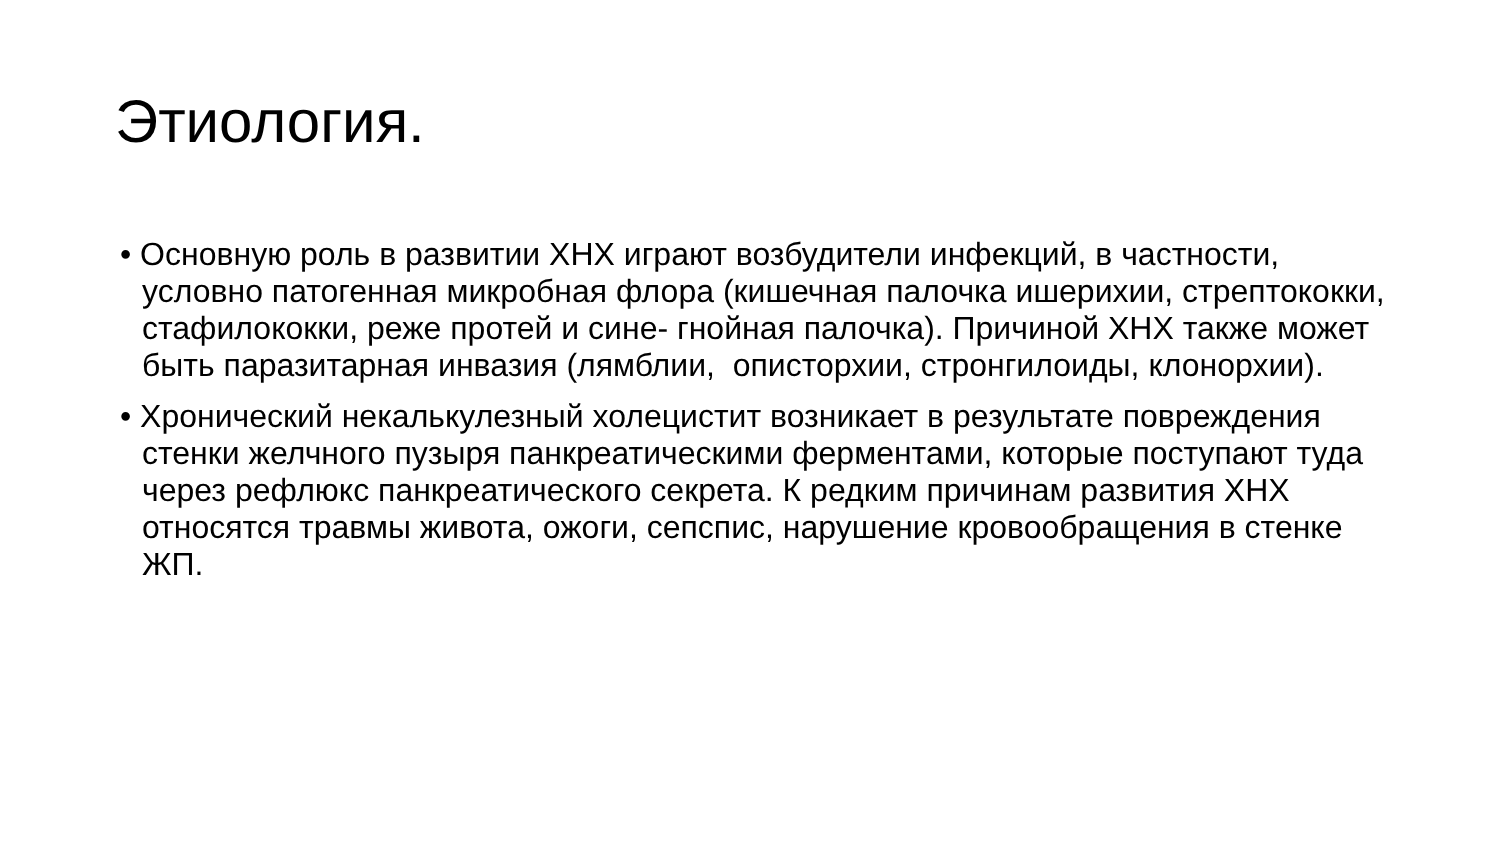Этиология.
• Основную роль в развитии ХНХ играют возбудители инфекций, в частности, условно патогенная микробная флора (кишечная палочка ишерихии, стрептококки, стафилококки, реже протей и сине- гнойная палочка). Причиной ХНХ также может быть паразитарная инвазия (лямблии, описторхии, стронгилоиды, клонорхии).
• Хронический некалькулезный холецистит возникает в результате повреждения стенки желчного пузыря панкреатическими ферментами, которые поступают туда через рефлюкс панкреатического секрета. К редким причинам развития ХНХ относятся травмы живота, ожоги, сепспис, нарушение кровообращения в стенке ЖП.